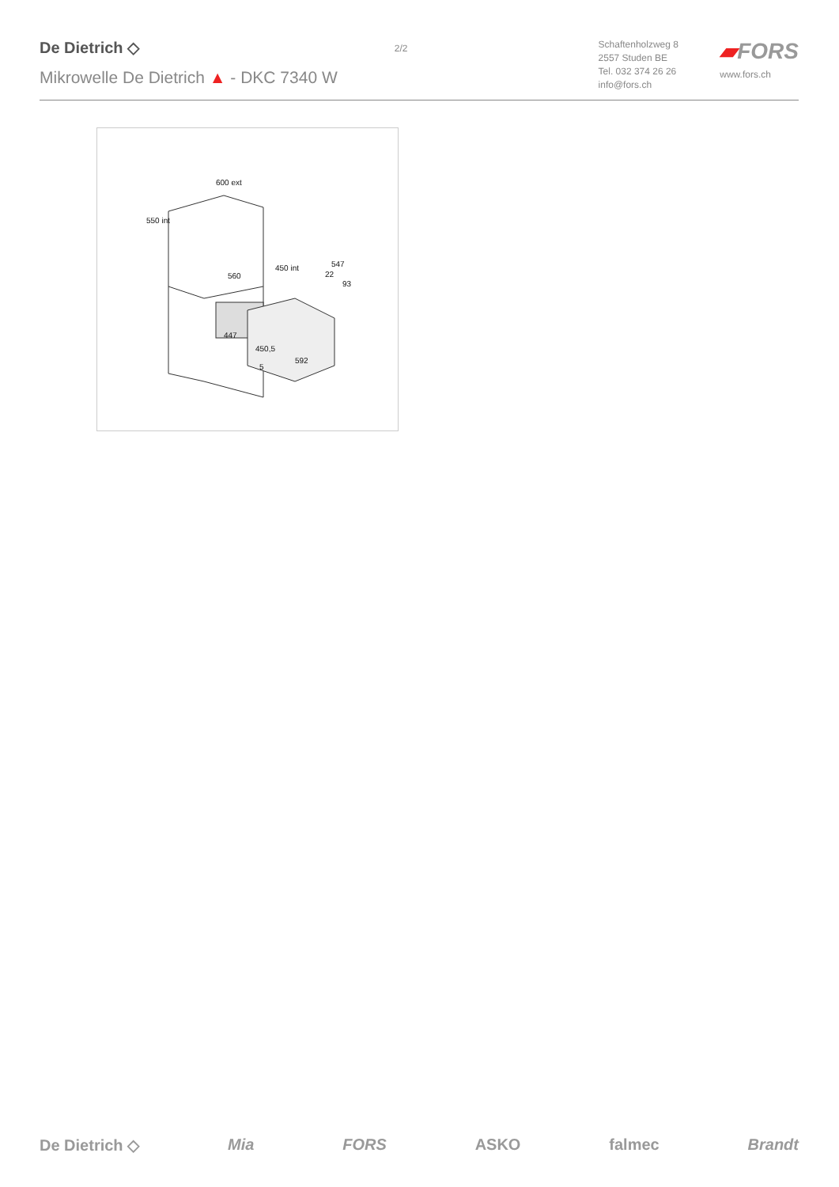De Dietrich ◇
Mikrowelle De Dietrich ▲ - DKC 7340 W
2/2
Schaftenholzweg 8
2557 Studen BE
Tel. 032 374 26 26
info@fors.ch
▰FORS
www.fors.ch
600 ext
550 int
450 int
560
547
22
93
447
450,5
592
5
De Dietrich ◇ Mia FORS ASKO falmec Brandt